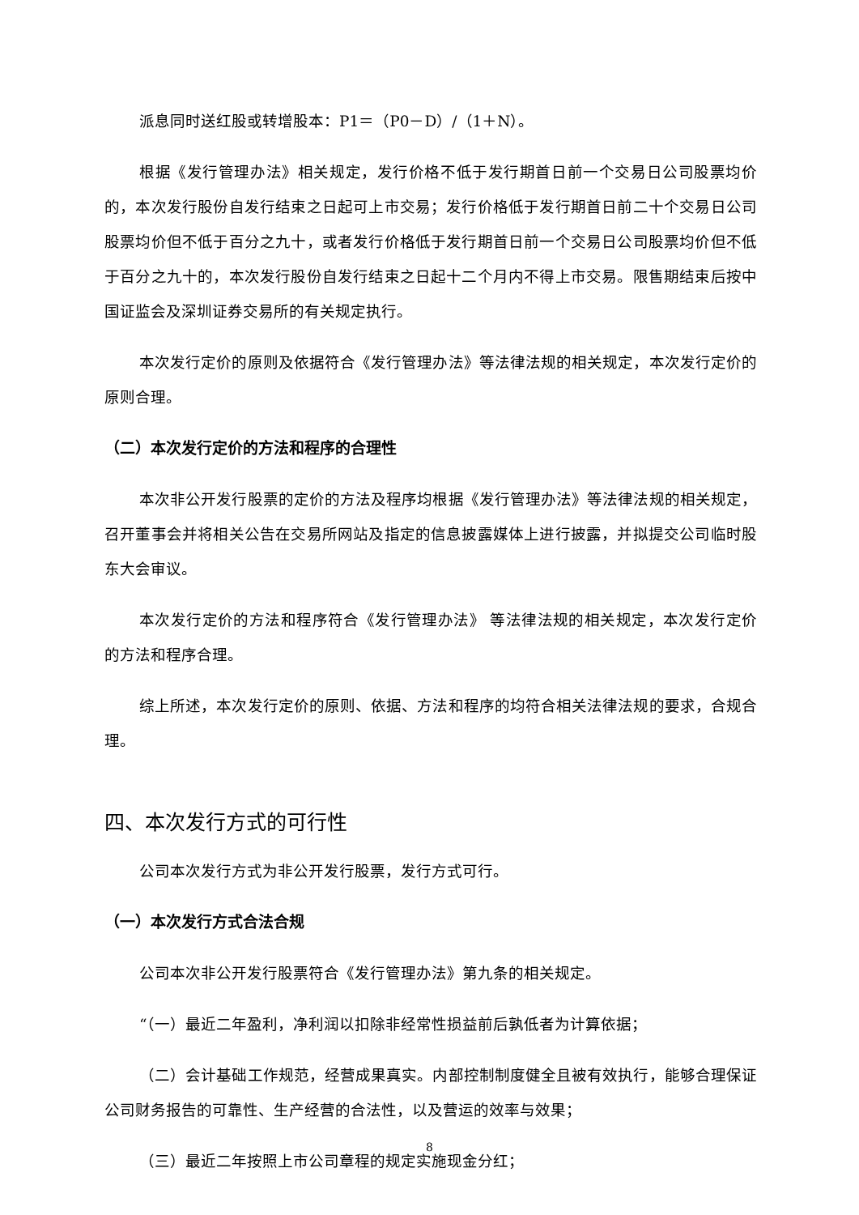派息同时送红股或转增股本：P1＝（P0－D）/（1＋N）。
根据《发行管理办法》相关规定，发行价格不低于发行期首日前一个交易日公司股票均价的，本次发行股份自发行结束之日起可上市交易；发行价格低于发行期首日前二十个交易日公司股票均价但不低于百分之九十，或者发行价格低于发行期首日前一个交易日公司股票均价但不低于百分之九十的，本次发行股份自发行结束之日起十二个月内不得上市交易。限售期结束后按中国证监会及深圳证券交易所的有关规定执行。
本次发行定价的原则及依据符合《发行管理办法》等法律法规的相关规定，本次发行定价的原则合理。
（二）本次发行定价的方法和程序的合理性
本次非公开发行股票的定价的方法及程序均根据《发行管理办法》等法律法规的相关规定，召开董事会并将相关公告在交易所网站及指定的信息披露媒体上进行披露，并拟提交公司临时股东大会审议。
本次发行定价的方法和程序符合《发行管理办法》 等法律法规的相关规定，本次发行定价的方法和程序合理。
综上所述，本次发行定价的原则、依据、方法和程序的均符合相关法律法规的要求，合规合理。
四、本次发行方式的可行性
公司本次发行方式为非公开发行股票，发行方式可行。
（一）本次发行方式合法合规
公司本次非公开发行股票符合《发行管理办法》第九条的相关规定。
“（一）最近二年盈利，净利润以扣除非经常性损益前后孰低者为计算依据；
（二）会计基础工作规范，经营成果真实。内部控制制度健全且被有效执行，能够合理保证公司财务报告的可靠性、生产经营的合法性，以及营运的效率与效果；
（三）最近二年按照上市公司章程的规定实施现金分红；
8